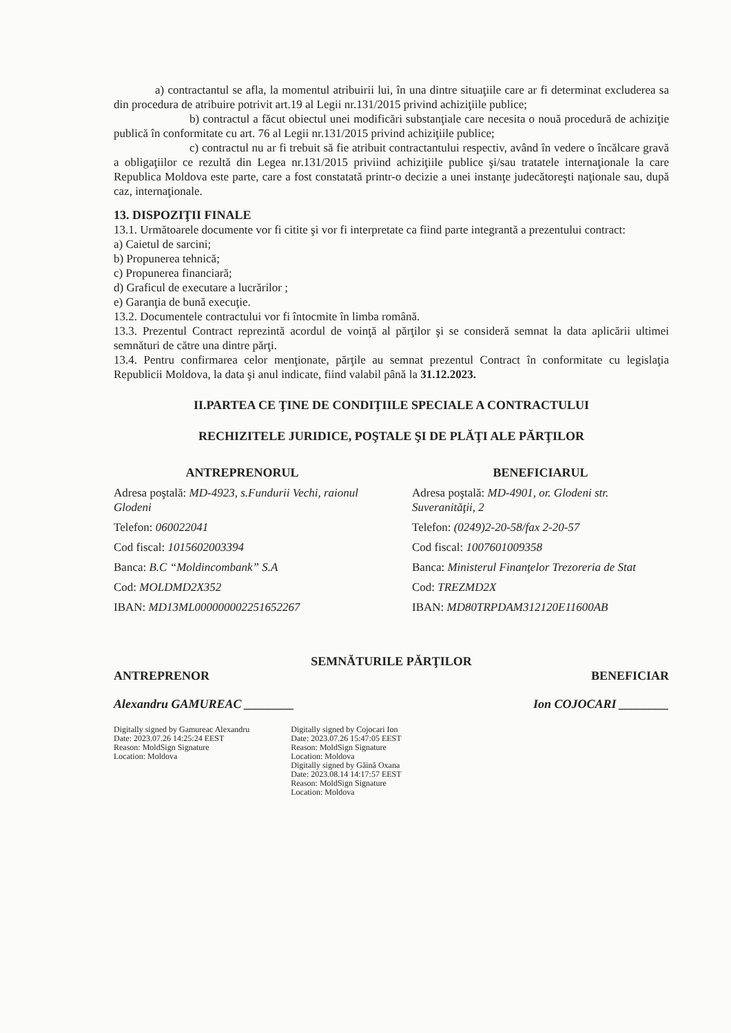a) contractantul se afla, la momentul atribuirii lui, în una dintre situaţiile care ar fi determinat excluderea sa din procedura de atribuire potrivit art.19 al Legii nr.131/2015 privind achiziţiile publice;
b) contractul a făcut obiectul unei modificări substanţiale care necesita o nouă procedură de achiziţie publică în conformitate cu art. 76 al Legii nr.131/2015 privind achiziţiile publice;
c) contractul nu ar fi trebuit să fie atribuit contractantului respectiv, având în vedere o încălcare gravă a obligaţiilor ce rezultă din Legea nr.131/2015 priviind achiziţiile publice şi/sau tratatele internaţionale la care Republica Moldova este parte, care a fost constatată printr-o decizie a unei instanţe judecătoreşti naţionale sau, după caz, internaţionale.
13. DISPOZIŢII FINALE
13.1. Următoarele documente vor fi citite şi vor fi interpretate ca fiind parte integrantă a prezentului contract:
a) Caietul de sarcini;
b) Propunerea tehnică;
c) Propunerea financiară;
d) Graficul de executare a lucrărilor ;
e) Garanţia de bună execuţie.
13.2. Documentele contractului vor fi întocmite în limba română.
13.3. Prezentul Contract reprezintă acordul de voinţă al părţilor şi se consideră semnat la data aplicării ultimei semnături de către una dintre părţi.
13.4. Pentru confirmarea celor menţionate, părţile au semnat prezentul Contract în conformitate cu legislaţia Republicii Moldova, la data şi anul indicate, fiind valabil până la 31.12.2023.
II.PARTEA CE ŢINE DE CONDIŢIILE SPECIALE A CONTRACTULUI
RECHIZITELE JURIDICE, POŞTALE ŞI DE PLĂŢI ALE PĂRŢILOR
ANTREPRENORUL
Adresa poştală: MD-4923, s.Fundurii Vechi, raionul Glodeni
Telefon: 060022041
Cod fiscal: 1015602003394
Banca: B.C “Moldincombank” S.A
Cod: MOLDMD2X352
IBAN: MD13ML000000002251652267
BENEFICIARUL
Adresa poştală: MD-4901, or. Glodeni str. Suveranităţii, 2
Telefon: (0249)2-20-58/fax 2-20-57
Cod fiscal: 1007601009358
Banca: Ministerul Finanţelor Trezoreria de Stat
Cod: TREZMD2X
IBAN: MD80TRPDAM312120E11600AB
SEMNĂTURILE PĂRŢILOR
ANTREPRENOR BENEFICIAR
Alexandru GAMUREAC ________ Ion COJOCARI ________
Digitally signed by Gamureac Alexandru
Date: 2023.07.26 14:25:24 EEST
Reason: MoldSign Signature
Location: Moldova
Digitally signed by Cojocari Ion
Date: 2023.07.26 15:47:05 EEST
Reason: MoldSign Signature
Location: Moldova
Digitally signed by Găină Oxana
Date: 2023.08.14 14:17:57 EEST
Reason: MoldSign Signature
Location: Moldova